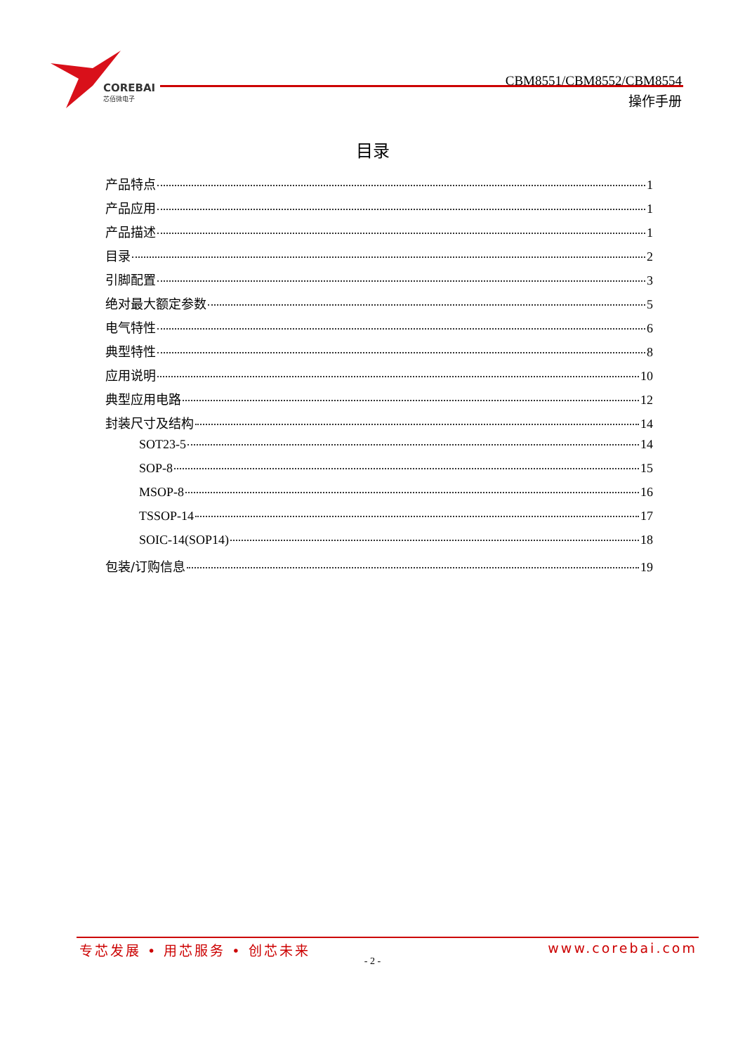COREBAI
芯佰微电子
CBM8551/CBM8552/CBM8554
操作手册
目录
产品特点 1
产品应用 1
产品描述 1
目录 2
引脚配置 3
绝对最大额定参数 5
电气特性 6
典型特性 8
应用说明 10
典型应用电路 12
封装尺寸及结构 14
SOT23-5 14
SOP-8 15
MSOP-8 16
TSSOP-14 17
SOIC-14(SOP14) 18
包装/订购信息 19
专芯发展 • 用芯服务 • 创芯未来 www.corebai.com
- 2 -